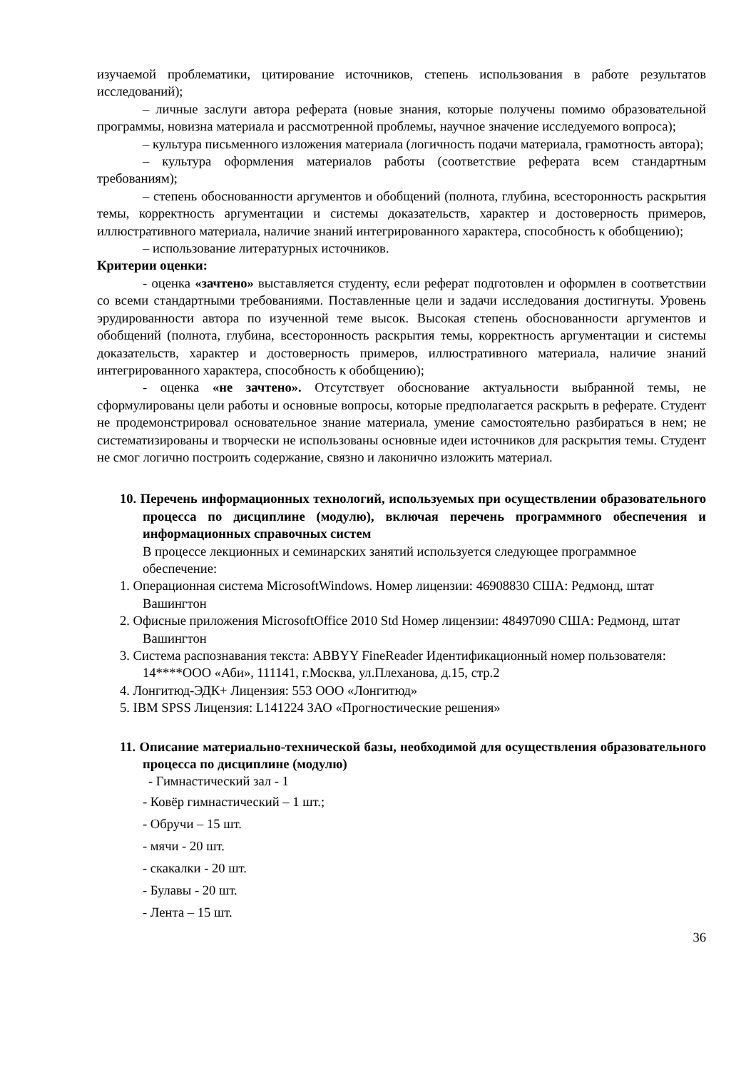изучаемой проблематики, цитирование источников, степень использования в работе результатов исследований);
– личные заслуги автора реферата (новые знания, которые получены помимо образовательной программы, новизна материала и рассмотренной проблемы, научное значение исследуемого вопроса);
– культура письменного изложения материала (логичность подачи материала, грамотность автора);
– культура оформления материалов работы (соответствие реферата всем стандартным требованиям);
– степень обоснованности аргументов и обобщений (полнота, глубина, всесторонность раскрытия темы, корректность аргументации и системы доказательств, характер и достоверность примеров, иллюстративного материала, наличие знаний интегрированного характера, способность к обобщению);
– использование литературных источников.
Критерии оценки:
- оценка «зачтено» выставляется студенту, если реферат подготовлен и оформлен в соответствии со всеми стандартными требованиями. Поставленные цели и задачи исследования достигнуты. Уровень эрудированности автора по изученной теме высок. Высокая степень обоснованности аргументов и обобщений (полнота, глубина, всесторонность раскрытия темы, корректность аргументации и системы доказательств, характер и достоверность примеров, иллюстративного материала, наличие знаний интегрированного характера, способность к обобщению);
- оценка «не зачтено». Отсутствует обоснование актуальности выбранной темы, не сформулированы цели работы и основные вопросы, которые предполагается раскрыть в реферате. Студент не продемонстрировал основательное знание материала, умение самостоятельно разбираться в нем; не систематизированы и творчески не использованы основные идеи источников для раскрытия темы. Студент не смог логично построить содержание, связно и лаконично изложить материал.
10. Перечень информационных технологий, используемых при осуществлении образовательного процесса по дисциплине (модулю), включая перечень программного обеспечения и информационных справочных систем
В процессе лекционных и семинарских занятий используется следующее программное обеспечение:
1. Операционная система MicrosoftWindows. Номер лицензии: 46908830 США: Редмонд, штат Вашингтон
2. Офисные приложения MicrosoftOffice 2010 Std Номер лицензии: 48497090 США: Редмонд, штат Вашингтон
3. Система распознавания текста: ABBYY FineReader Идентификационный номер пользователя: 14****ООО «Аби», 111141, г.Москва, ул.Плеханова, д.15, стр.2
4. Лонгитюд-ЭДК+ Лицензия: 553 ООО «Лонгитюд»
5. IBM SPSS Лицензия: L141224 ЗАО «Прогностические решения»
11. Описание материально-технической базы, необходимой для осуществления образовательного процесса по дисциплине (модулю)
- Гимнастический зал - 1
- Ковёр гимнастический – 1 шт.;
- Обручи – 15 шт.
- мячи - 20 шт.
- скакалки - 20 шт.
- Булавы - 20 шт.
- Лента – 15 шт.
36